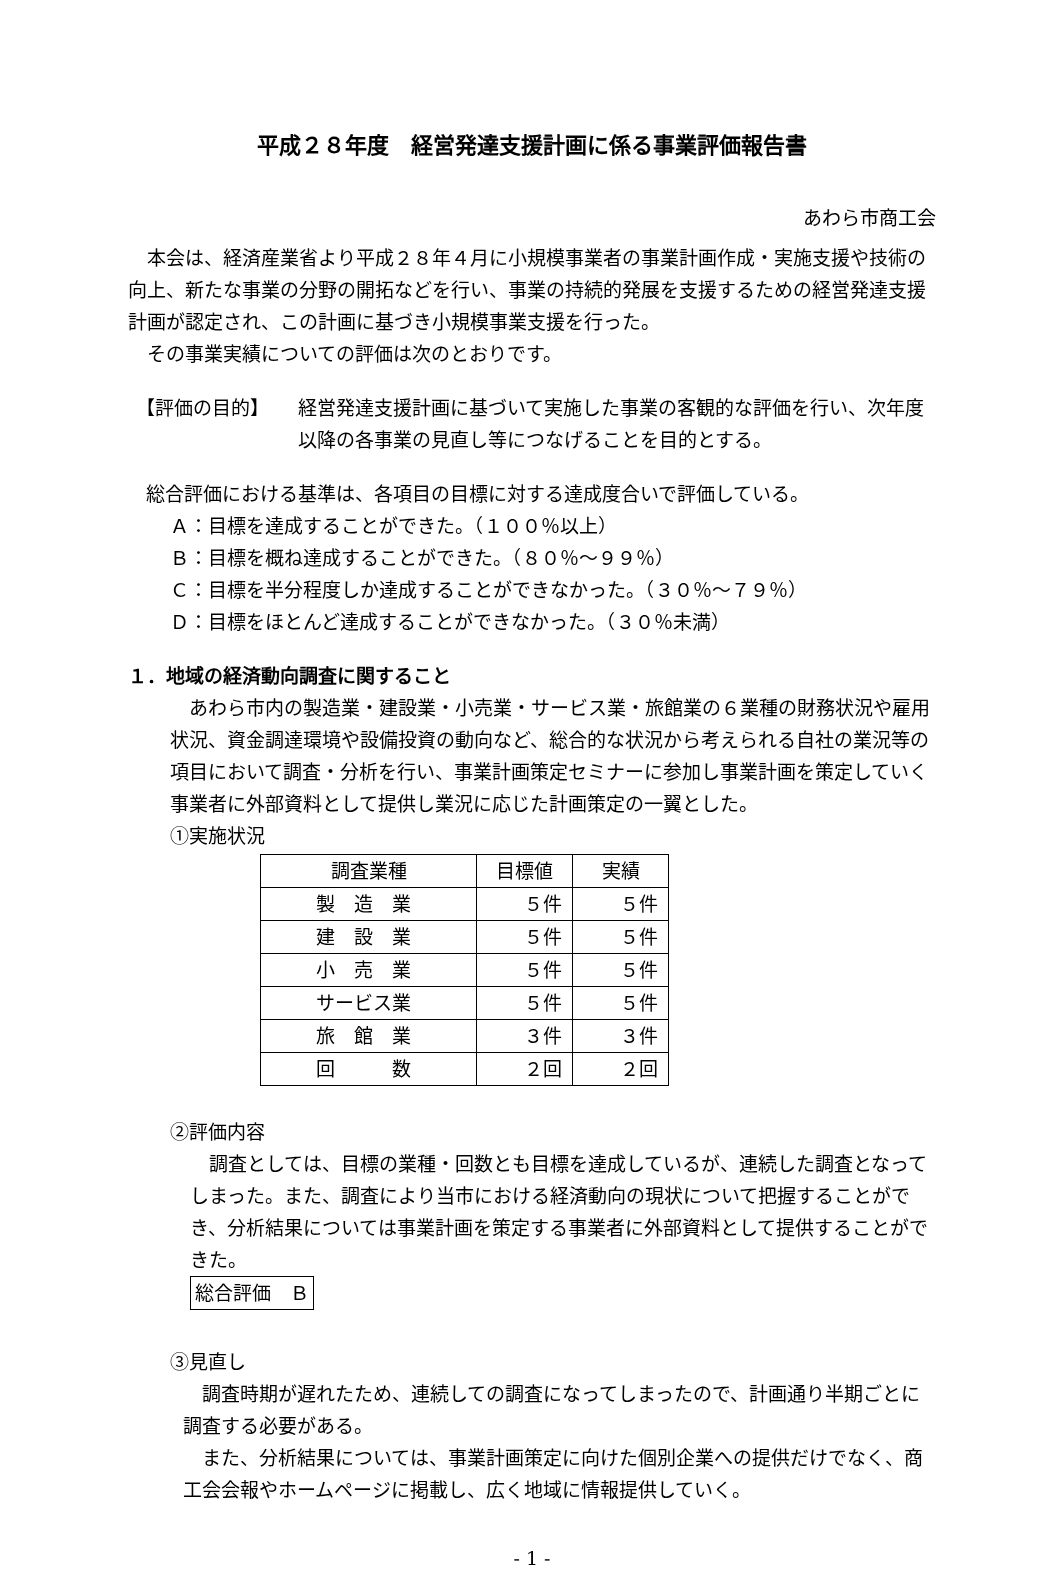平成２８年度　経営発達支援計画に係る事業評価報告書
あわら市商工会
本会は、経済産業省より平成２８年４月に小規模事業者の事業計画作成・実施支援や技術の向上、新たな事業の分野の開拓などを行い、事業の持続的発展を支援するための経営発達支援計画が認定され、この計画に基づき小規模事業支援を行った。
その事業実績についての評価は次のとおりです。
【評価の目的】 経営発達支援計画に基づいて実施した事業の客観的な評価を行い、次年度以降の各事業の見直し等につなげることを目的とする。
総合評価における基準は、各項目の目標に対する達成度合いで評価している。
Ａ：目標を達成することができた。（１００％以上）
Ｂ：目標を概ね達成することができた。（８０％～９９％）
Ｃ：目標を半分程度しか達成することができなかった。（３０％～７９％）
Ｄ：目標をほとんど達成することができなかった。（３０％未満）
１．地域の経済動向調査に関すること
あわら市内の製造業・建設業・小売業・サービス業・旅館業の６業種の財務状況や雇用状況、資金調達環境や設備投資の動向など、総合的な状況から考えられる自社の業況等の項目において調査・分析を行い、事業計画策定セミナーに参加し事業計画を策定していく事業者に外部資料として提供し業況に応じた計画策定の一翼とした。
①実施状況
| 調査業種 | 目標値 | 実績 |
| --- | --- | --- |
| 製 造 業 | ５件 | ５件 |
| 建 設 業 | ５件 | ５件 |
| 小 売 業 | ５件 | ５件 |
| サービス業 | ５件 | ５件 |
| 旅 館 業 | ３件 | ３件 |
| 回 数 | ２回 | ２回 |
②評価内容
調査としては、目標の業種・回数とも目標を達成しているが、連続した調査となってしまった。また、調査により当市における経済動向の現状について把握することができ、分析結果については事業計画を策定する事業者に外部資料として提供することができた。
総合評価　Ｂ
③見直し
調査時期が遅れたため、連続しての調査になってしまったので、計画通り半期ごとに調査する必要がある。
また、分析結果については、事業計画策定に向けた個別企業への提供だけでなく、商工会会報やホームページに掲載し、広く地域に情報提供していく。
- 1 -